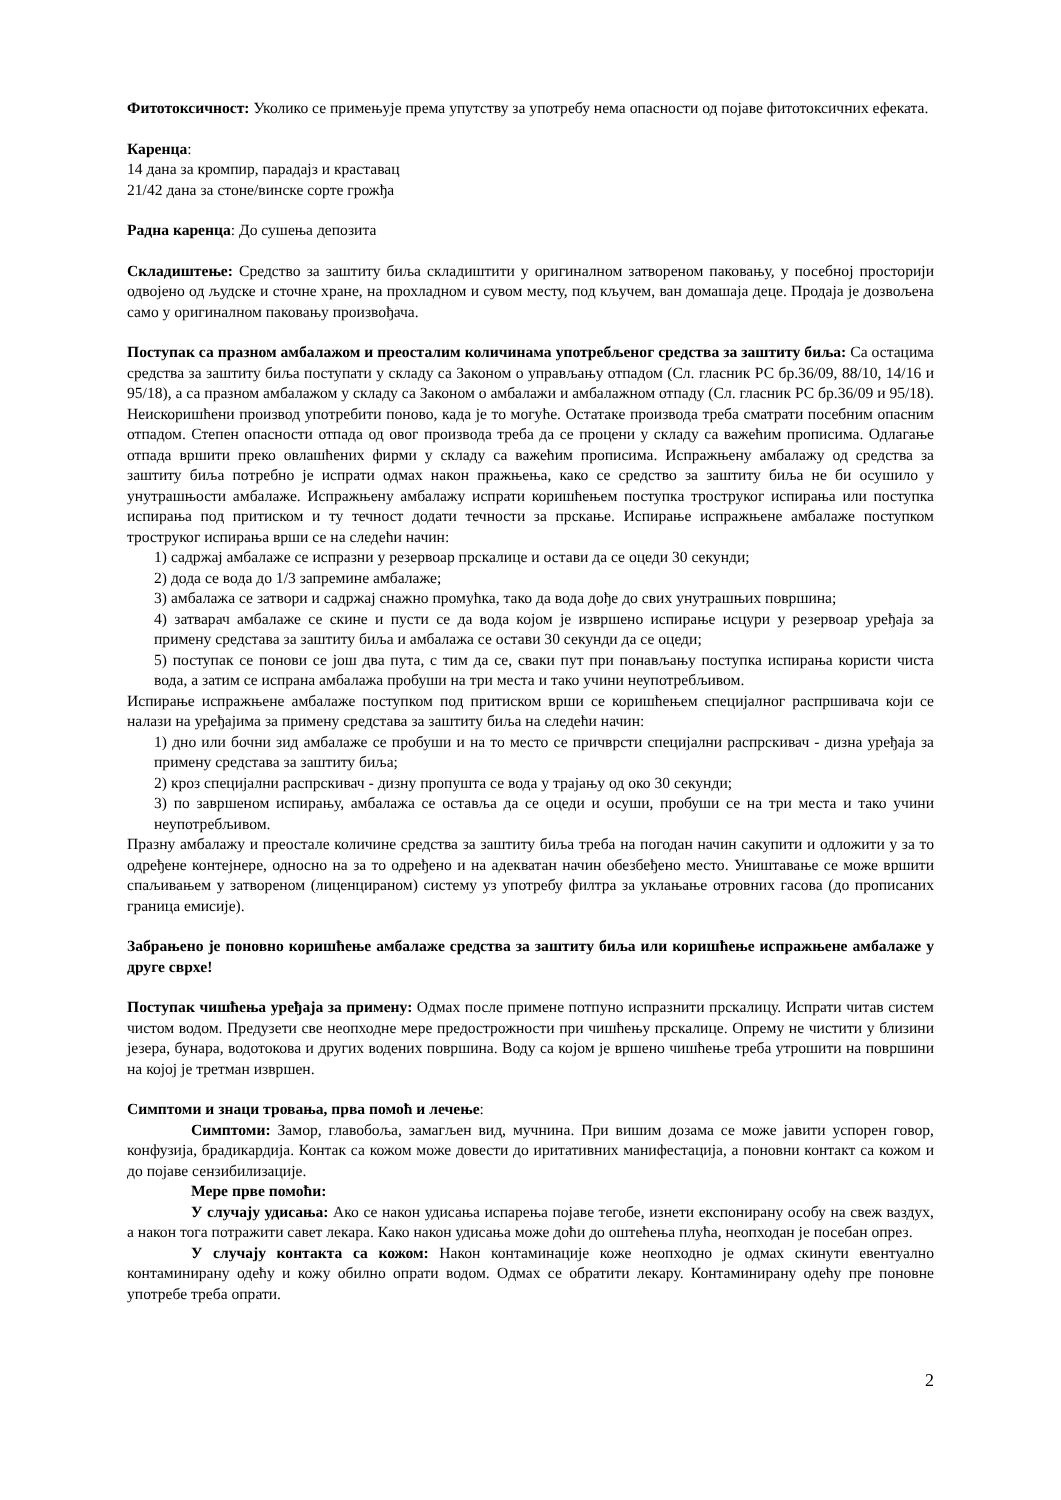Фитотоксичност: Уколико се примењује према упутству за употребу нема опасности од појаве фитотоксичних ефеката.
Каренца:
14 дана за кромпир, парадајз и краставац
21/42 дана за стоне/винске сорте грожђа
Радна каренца: До сушења депозита
Складиштење: Средство за заштиту биља складиштити у оригиналном затвореном паковању, у посебној просторији одвојено од људске и сточне хране, на прохладном и сувом месту, под кључем, ван домашаја деце. Продаја је дозвољена само у оригиналном паковању произвођача.
Поступак са празном амбалажом и преосталим количинама употребљеног средства за заштиту биља: Са остацима средства за заштиту биља поступати у складу са Законом о управљању отпадом (Сл. гласник РС бр.36/09, 88/10, 14/16 и 95/18), а са празном амбалажом у складу са Законом о амбалажи и амбалажном отпаду (Сл. гласник РС бр.36/09 и 95/18). Неискоришћени производ употребити поново, када је то могуће. Остатаке производа треба сматрати посебним опасним отпадом. Степен опасности отпада од овог производа треба да се процени у складу са важећим прописима. Одлагање отпада вршити преко овлашћених фирми у складу са важећим прописима. Испражњену амбалажу од средства за заштиту биља потребно је испрати одмах након пражњења, како се средство за заштиту биља не би осушило у унутрашњости амбалаже. Испражњену амбалажу испрати коришћењем поступка троструког испирања или поступка испирања под притиском и ту течност додати течности за прскање. Испирање испражњене амбалаже поступком троструког испирања врши се на следећи начин:
1) садржај амбалаже се испразни у резервоар прскалице и остави да се оцеди 30 секунди;
2) дода се вода до 1/3 запремине амбалаже;
3) амбалажа се затвори и садржај снажно промућка, тако да вода дође до свих унутрашњих површина;
4) затварач амбалаже се скине и пусти се да вода којом је извршено испирање исцури у резервоар уређаја за примену средстава за заштиту биља и амбалажа се остави 30 секунди да се оцеди;
5) поступак се понови се још два пута, с тим да се, сваки пут при понављању поступка испирања користи чиста вода, а затим се испрана амбалажа пробуши на три места и тако учини неупотребљивом.
Испирање испражњене амбалаже поступком под притиском врши се коришћењем специјалног распршивача који се налази на уређајима за примену средстава за заштиту биља на следећи начин:
1) дно или бочни зид амбалаже се пробуши и на то место се причврсти специјални распрскивач - дизна уређаја за примену средстава за заштиту биља;
2) кроз специјални распрскивач - дизну пропушта се вода у трајању од око 30 секунди;
3) по завршеном испирању, амбалажа се оставља да се оцеди и осуши, пробуши се на три места и тако учини неупотребљивом.
Празну амбалажу и преостале количине средства за заштиту биља треба на погодан начин сакупити и одложити у за то одређене контејнере, односно на за то одређено и на адекватан начин обезбеђено место. Уништавање се може вршити спаљивањем у затвореном (лиценцираном) систему уз употребу филтра за уклањање отровних гасова (до прописаних граница емисије).
Забрањено је поновно коришћење амбалаже средства за заштиту биља или коришћење испражњене амбалаже у друге сврхе!
Поступак чишћења уређаја за примену: Одмах после примене потпуно испразнити прскалицу. Испрати читав систем чистом водом. Предузети све неопходне мере предострожности при чишћењу прскалице. Опрему не чистити у близини језера, бунара, водотокова и других водених површина. Воду са којом је вршено чишћење треба утрошити на површини на којој је третман извршен.
Симптоми и знаци тровања, прва помоћ и лечење:
Симптоми: Замор, главобоља, замагљен вид, мучнина. При вишим дозама се може јавити успорен говор, конфузија, брадикардија. Контак са кожом може довести до иритативних манифестација, а поновни контакт са кожом и до појаве сензибилизације.
Мере прве помоћи:
У случају удисања: Ако се након удисања испарења појаве тегобе, изнети експонирану особу на свеж ваздух, а након тога потражити савет лекара. Како након удисања може доћи до оштећења плућа, неопходан је посебан опрез.
У случају контакта са кожом: Након контаминације коже неопходно је одмах скинути евентуално контаминирану одећу и кожу обилно опрати водом. Одмах се обратити лекару. Контаминирану одећу пре поновне употребе треба опрати.
2